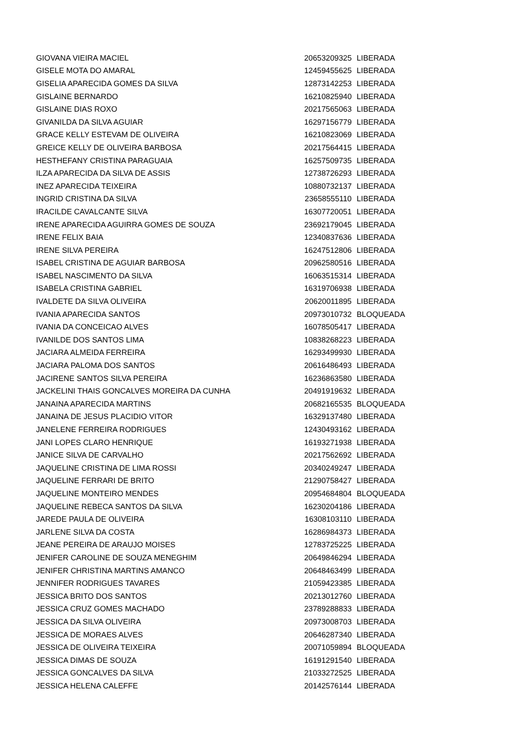| GIOVANA VIEIRA MACIEL | 20653209325 | LIBERADA |
| GISELE MOTA DO AMARAL | 12459455625 | LIBERADA |
| GISELIA APARECIDA GOMES DA SILVA | 12873142253 | LIBERADA |
| GISLAINE BERNARDO | 16210825940 | LIBERADA |
| GISLAINE DIAS ROXO | 20217565063 | LIBERADA |
| GIVANILDA DA SILVA AGUIAR | 16297156779 | LIBERADA |
| GRACE KELLY ESTEVAM DE OLIVEIRA | 16210823069 | LIBERADA |
| GREICE KELLY DE OLIVEIRA BARBOSA | 20217564415 | LIBERADA |
| HESTHEFANY CRISTINA PARAGUAIA | 16257509735 | LIBERADA |
| ILZA APARECIDA DA SILVA DE ASSIS | 12738726293 | LIBERADA |
| INEZ APARECIDA TEIXEIRA | 10880732137 | LIBERADA |
| INGRID CRISTINA DA SILVA | 23658555110 | LIBERADA |
| IRACILDE CAVALCANTE SILVA | 16307720051 | LIBERADA |
| IRENE APARECIDA AGUIRRA GOMES DE SOUZA | 23692179045 | LIBERADA |
| IRENE FELIX BAIA | 12340837636 | LIBERADA |
| IRENE SILVA PEREIRA | 16247512806 | LIBERADA |
| ISABEL CRISTINA DE AGUIAR BARBOSA | 20962580516 | LIBERADA |
| ISABEL NASCIMENTO DA SILVA | 16063515314 | LIBERADA |
| ISABELA CRISTINA GABRIEL | 16319706938 | LIBERADA |
| IVALDETE DA SILVA OLIVEIRA | 20620011895 | LIBERADA |
| IVANIA APARECIDA SANTOS | 20973010732 | BLOQUEADA |
| IVANIA DA CONCEICAO ALVES | 16078505417 | LIBERADA |
| IVANILDE DOS SANTOS LIMA | 10838268223 | LIBERADA |
| JACIARA ALMEIDA FERREIRA | 16293499930 | LIBERADA |
| JACIARA PALOMA DOS SANTOS | 20616486493 | LIBERADA |
| JACIRENE SANTOS SILVA PEREIRA | 16236863580 | LIBERADA |
| JACKELINI THAIS GONCALVES MOREIRA DA CUNHA | 20491919632 | LIBERADA |
| JANAINA APARECIDA MARTINS | 20682165535 | BLOQUEADA |
| JANAINA DE JESUS PLACIDIO VITOR | 16329137480 | LIBERADA |
| JANELENE FERREIRA RODRIGUES | 12430493162 | LIBERADA |
| JANI LOPES CLARO HENRIQUE | 16193271938 | LIBERADA |
| JANICE SILVA DE CARVALHO | 20217562692 | LIBERADA |
| JAQUELINE CRISTINA DE LIMA ROSSI | 20340249247 | LIBERADA |
| JAQUELINE FERRARI DE BRITO | 21290758427 | LIBERADA |
| JAQUELINE MONTEIRO MENDES | 20954684804 | BLOQUEADA |
| JAQUELINE REBECA SANTOS DA SILVA | 16230204186 | LIBERADA |
| JAREDE PAULA DE OLIVEIRA | 16308103110 | LIBERADA |
| JARLENE SILVA DA COSTA | 16286984373 | LIBERADA |
| JEANE PEREIRA DE ARAUJO MOISES | 12783725225 | LIBERADA |
| JENIFER CAROLINE DE SOUZA MENEGHIM | 20649846294 | LIBERADA |
| JENIFER CHRISTINA MARTINS AMANCO | 20648463499 | LIBERADA |
| JENNIFER RODRIGUES TAVARES | 21059423385 | LIBERADA |
| JESSICA BRITO DOS SANTOS | 20213012760 | LIBERADA |
| JESSICA CRUZ GOMES MACHADO | 23789288833 | LIBERADA |
| JESSICA DA SILVA OLIVEIRA | 20973008703 | LIBERADA |
| JESSICA DE MORAES ALVES | 20646287340 | LIBERADA |
| JESSICA DE OLIVEIRA TEIXEIRA | 20071059894 | BLOQUEADA |
| JESSICA DIMAS DE SOUZA | 16191291540 | LIBERADA |
| JESSICA GONCALVES DA SILVA | 21033272525 | LIBERADA |
| JESSICA HELENA CALEFFE | 20142576144 | LIBERADA |